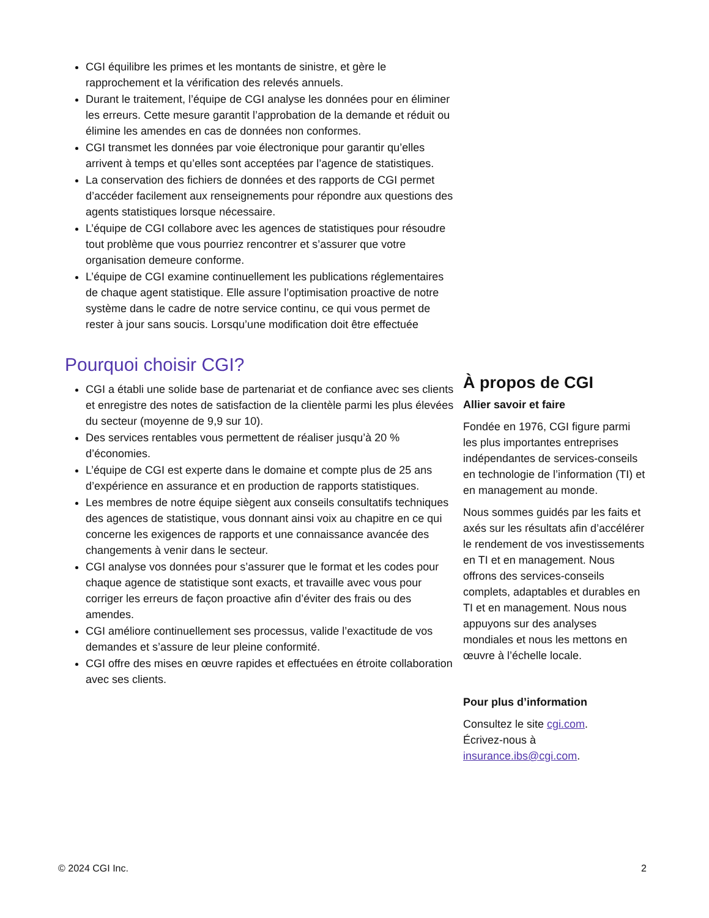CGI équilibre les primes et les montants de sinistre, et gère le rapprochement et la vérification des relevés annuels.
Durant le traitement, l’équipe de CGI analyse les données pour en éliminer les erreurs. Cette mesure garantit l’approbation de la demande et réduit ou élimine les amendes en cas de données non conformes.
CGI transmet les données par voie électronique pour garantir qu’elles arrivent à temps et qu’elles sont acceptées par l’agence de statistiques.
La conservation des fichiers de données et des rapports de CGI permet d’accéder facilement aux renseignements pour répondre aux questions des agents statistiques lorsque nécessaire.
L’équipe de CGI collabore avec les agences de statistiques pour résoudre tout problème que vous pourriez rencontrer et s’assurer que votre organisation demeure conforme.
L’équipe de CGI examine continuellement les publications réglementaires de chaque agent statistique. Elle assure l’optimisation proactive de notre système dans le cadre de notre service continu, ce qui vous permet de rester à jour sans soucis. Lorsqu’une modification doit être effectuée
Pourquoi choisir CGI?
CGI a établi une solide base de partenariat et de confiance avec ses clients et enregistre des notes de satisfaction de la clientèle parmi les plus élevées du secteur (moyenne de 9,9 sur 10).
Des services rentables vous permettent de réaliser jusqu’à 20 % d’économies.
L’équipe de CGI est experte dans le domaine et compte plus de 25 ans d’expérience en assurance et en production de rapports statistiques.
Les membres de notre équipe siègent aux conseils consultatifs techniques des agences de statistique, vous donnant ainsi voix au chapitre en ce qui concerne les exigences de rapports et une connaissance avancée des changements à venir dans le secteur.
CGI analyse vos données pour s’assurer que le format et les codes pour chaque agence de statistique sont exacts, et travaille avec vous pour corriger les erreurs de façon proactive afin d’éviter des frais ou des amendes.
CGI améliore continuellement ses processus, valide l’exactitude de vos demandes et s’assure de leur pleine conformité.
CGI offre des mises en œuvre rapides et effectuées en étroite collaboration avec ses clients.
À propos de CGI
Allier savoir et faire
Fondée en 1976, CGI figure parmi les plus importantes entreprises indépendantes de services-conseils en technologie de l’information (TI) et en management au monde.
Nous sommes guidés par les faits et axés sur les résultats afin d’accélérer le rendement de vos investissements en TI et en management. Nous offrons des services-conseils complets, adaptables et durables en TI et en management. Nous nous appuyons sur des analyses mondiales et nous les mettons en œuvre à l’échelle locale.
Pour plus d’information
Consultez le site cgi.com.
Écrivez-nous à
insurance.ibs@cgi.com.
© 2024 CGI Inc. 2